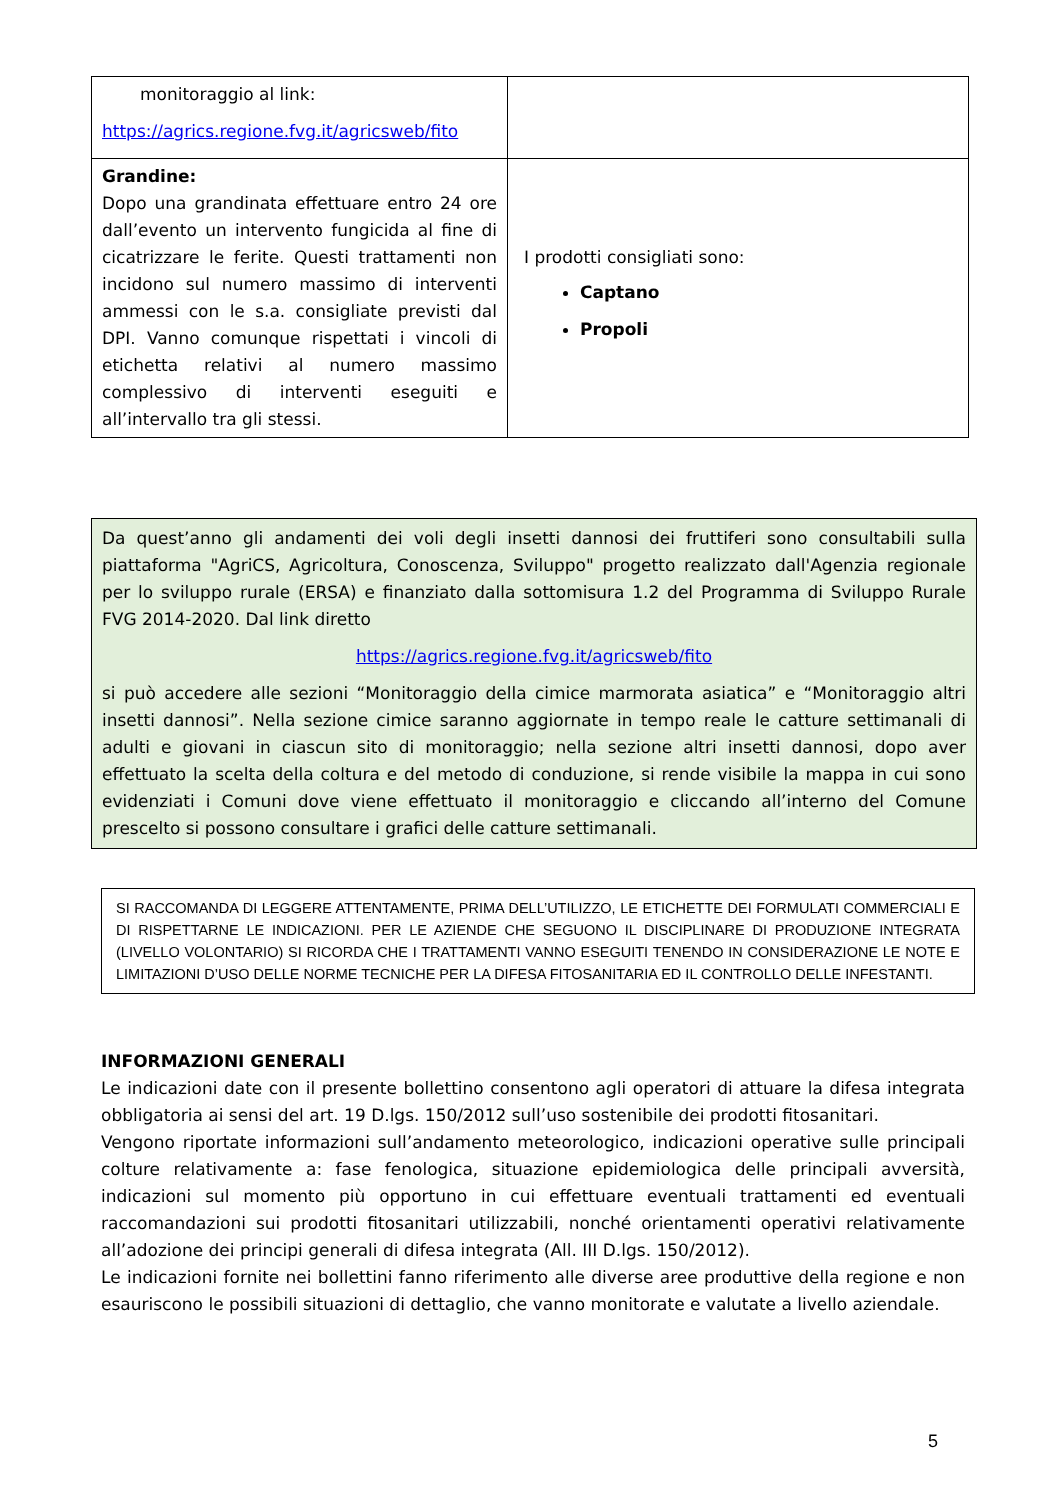| monitoraggio al link: https://agrics.regione.fvg.it/agricsweb/fito | |
| Grandine: Dopo una grandinata effettuare entro 24 ore dall’evento un intervento fungicida al fine di cicatrizzare le ferite. Questi trattamenti non incidono sul numero massimo di interventi ammessi con le s.a. consigliate previsti dal DPI. Vanno comunque rispettati i vincoli di etichetta relativi al numero massimo complessivo di interventi eseguiti e all’intervallo tra gli stessi. | I prodotti consigliati sono: Captano Propoli |
Da quest’anno gli andamenti dei voli degli insetti dannosi dei fruttiferi sono consultabili sulla piattaforma "AgriCS, Agricoltura, Conoscenza, Sviluppo" progetto realizzato dall'Agenzia regionale per lo sviluppo rurale (ERSA) e finanziato dalla sottomisura 1.2 del Programma di Sviluppo Rurale FVG 2014-2020. Dal link diretto
https://agrics.regione.fvg.it/agricsweb/fito
si può accedere alle sezioni “Monitoraggio della cimice marmorata asiatica” e “Monitoraggio altri insetti dannosi”. Nella sezione cimice saranno aggiornate in tempo reale le catture settimanali di adulti e giovani in ciascun sito di monitoraggio; nella sezione altri insetti dannosi, dopo aver effettuato la scelta della coltura e del metodo di conduzione, si rende visibile la mappa in cui sono evidenziati i Comuni dove viene effettuato il monitoraggio e cliccando all’interno del Comune prescelto si possono consultare i grafici delle catture settimanali.
SI RACCOMANDA DI LEGGERE ATTENTAMENTE, PRIMA DELL’UTILIZZO, LE ETICHETTE DEI FORMULATI COMMERCIALI E DI RISPETTARNE LE INDICAZIONI. PER LE AZIENDE CHE SEGUONO IL DISCIPLINARE DI PRODUZIONE INTEGRATA (LIVELLO VOLONTARIO) SI RICORDA CHE I TRATTAMENTI VANNO ESEGUITI TENENDO IN CONSIDERAZIONE LE NOTE E LIMITAZIONI D’USO DELLE NORME TECNICHE PER LA DIFESA FITOSANITARIA ED IL CONTROLLO DELLE INFESTANTI.
INFORMAZIONI GENERALI
Le indicazioni date con il presente bollettino consentono agli operatori di attuare la difesa integrata obbligatoria ai sensi del art. 19 D.lgs. 150/2012 sull’uso sostenibile dei prodotti fitosanitari.
Vengono riportate informazioni sull’andamento meteorologico, indicazioni operative sulle principali colture relativamente a: fase fenologica, situazione epidemiologica delle principali avversità, indicazioni sul momento più opportuno in cui effettuare eventuali trattamenti ed eventuali raccomandazioni sui prodotti fitosanitari utilizzabili, nonché orientamenti operativi relativamente all’adozione dei principi generali di difesa integrata (All. III D.lgs. 150/2012).
Le indicazioni fornite nei bollettini fanno riferimento alle diverse aree produttive della regione e non esauriscono le possibili situazioni di dettaglio, che vanno monitorate e valutate a livello aziendale.
5